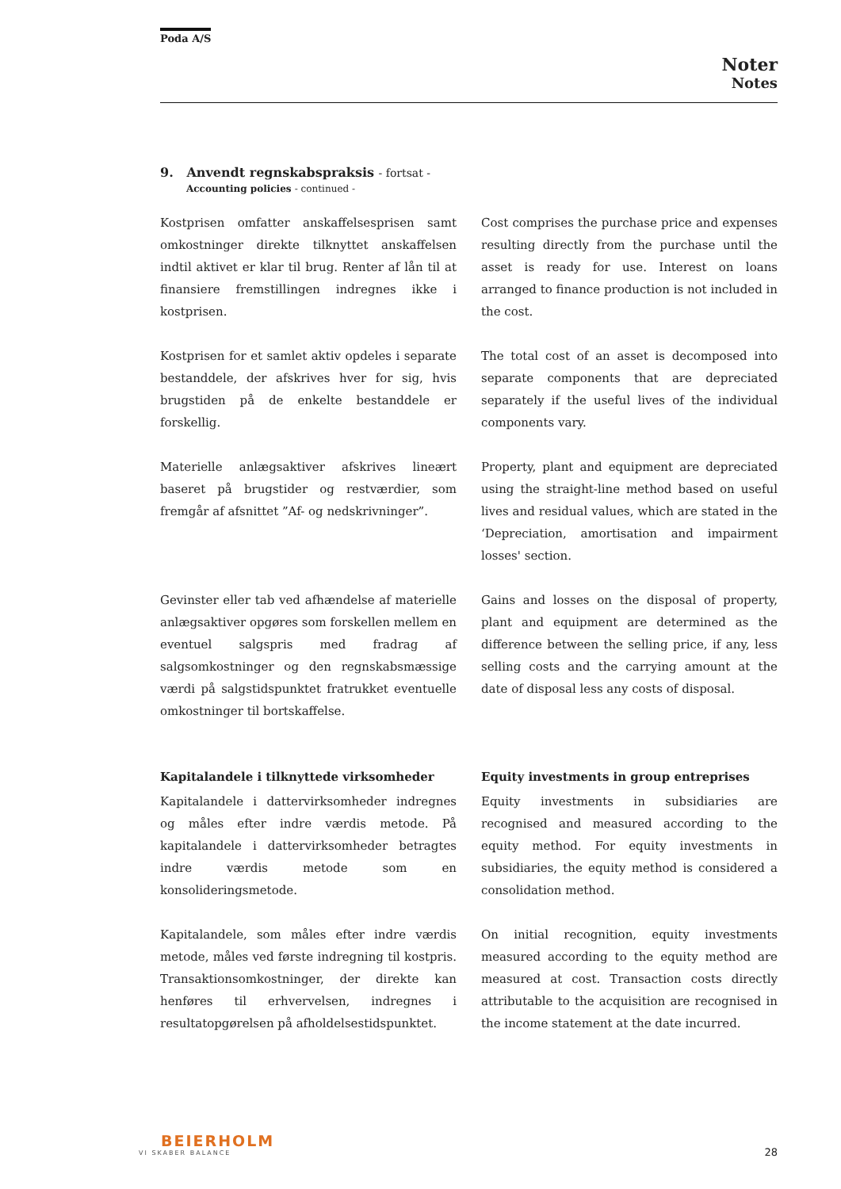Poda A/S
Noter
Notes
9. Anvendt regnskabspraksis - fortsat -
Accounting policies - continued -
Kostprisen omfatter anskaffelsesprisen samt omkostninger direkte tilknyttet anskaffelsen indtil aktivet er klar til brug. Renter af lån til at finansiere fremstillingen indregnes ikke i kostprisen.
Cost comprises the purchase price and expenses resulting directly from the purchase until the asset is ready for use. Interest on loans arranged to finance production is not included in the cost.
Kostprisen for et samlet aktiv opdeles i separate bestanddele, der afskrives hver for sig, hvis brugstiden på de enkelte bestanddele er forskellig.
The total cost of an asset is decomposed into separate components that are depreciated separately if the useful lives of the individual components vary.
Materielle anlægsaktiver afskrives lineært baseret på brugstider og restværdier, som fremgår af afsnittet ”Af- og nedskrivninger”.
Property, plant and equipment are depreciated using the straight-line method based on useful lives and residual values, which are stated in the ‘Depreciation, amortisation and impairment losses' section.
Gevinster eller tab ved afhændelse af materielle anlægsaktiver opgøres som forskellen mellem en eventuel salgspris med fradrag af salgsomkostninger og den regnskabsmæssige værdi på salgstidspunktet fratrukket eventuelle omkostninger til bortskaffelse.
Gains and losses on the disposal of property, plant and equipment are determined as the difference between the selling price, if any, less selling costs and the carrying amount at the date of disposal less any costs of disposal.
Kapitalandele i tilknyttede virksomheder Equity investments in group entreprises
Kapitalandele i dattervirksomheder indregnes og måles efter indre værdis metode. På kapitalandele i dattervirksomheder betragtes indre værdis metode som en konsolideringsmetode.
Equity investments in subsidiaries are recognised and measured according to the equity method. For equity investments in subsidiaries, the equity method is considered a consolidation method.
Kapitalandele, som måles efter indre værdis metode, måles ved første indregning til kostpris. Transaktionsomkostninger, der direkte kan henføres til erhvervelsen, indregnes i resultatopgørelsen på afholdelsestidspunktet.
On initial recognition, equity investments measured according to the equity method are measured at cost. Transaction costs directly attributable to the acquisition are recognised in the income statement at the date incurred.
BEIERHOLM
VI SKABER BALANCE
28